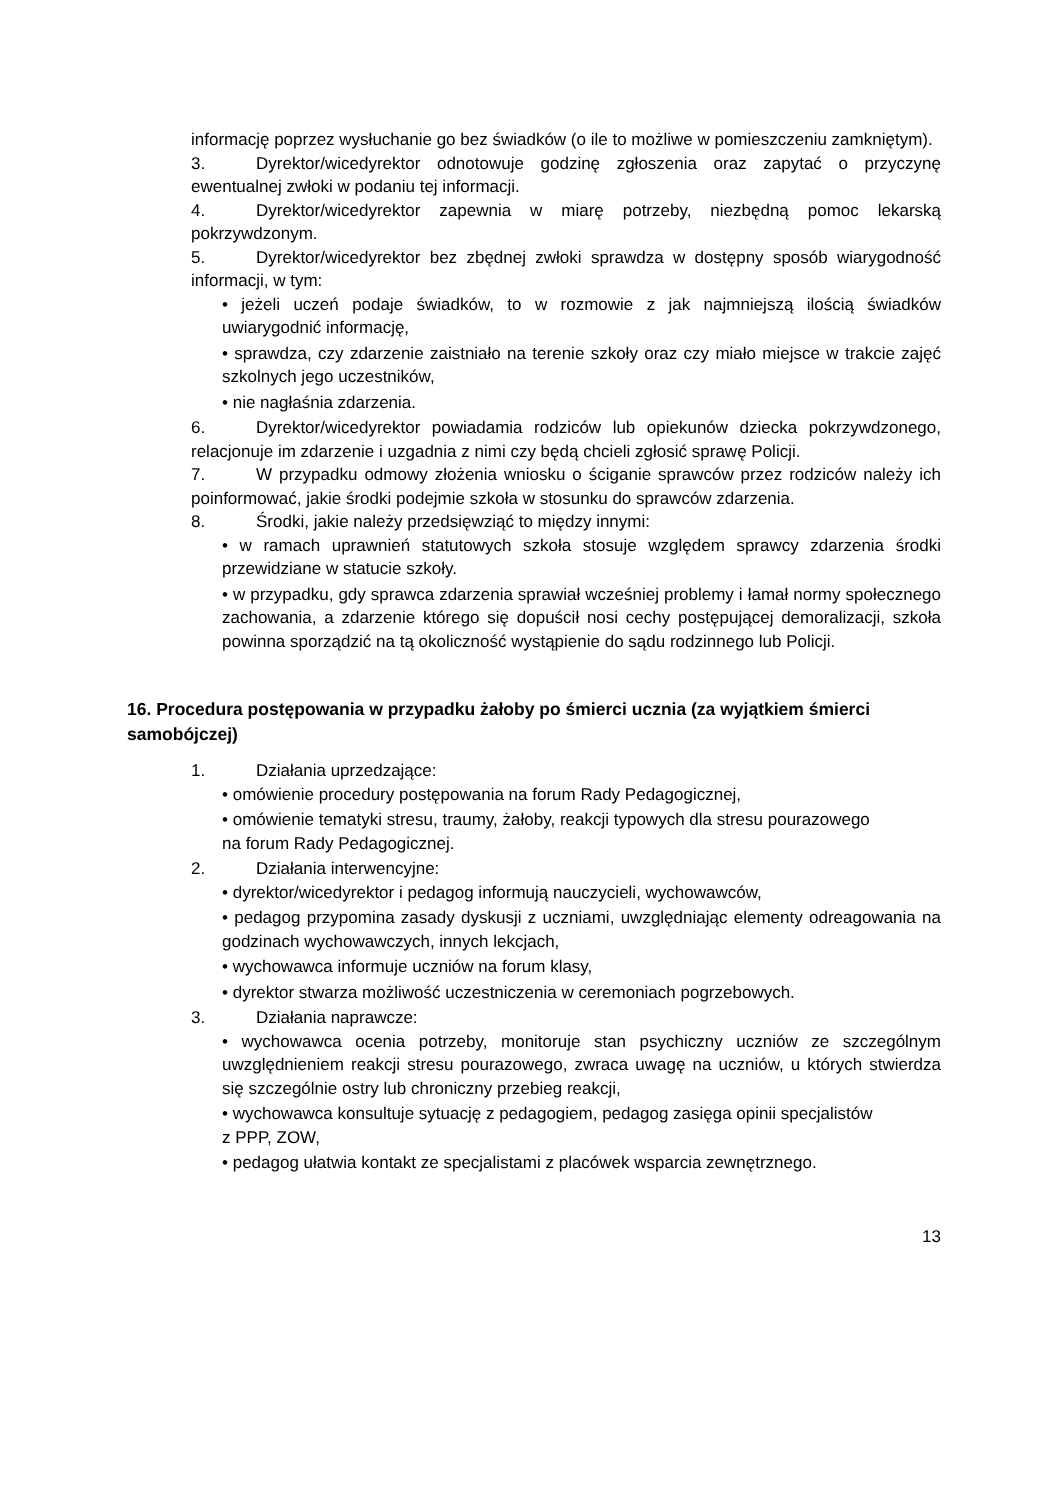informację poprzez wysłuchanie go bez świadków (o ile to możliwe w pomieszczeniu zamkniętym).
3. Dyrektor/wicedyrektor odnotowuje godzinę zgłoszenia oraz zapytać o przyczynę ewentualnej zwłoki w podaniu tej informacji.
4. Dyrektor/wicedyrektor zapewnia w miarę potrzeby, niezbędną pomoc lekarską pokrzywdzonym.
5. Dyrektor/wicedyrektor bez zbędnej zwłoki sprawdza w dostępny sposób wiarygodność informacji, w tym:
• jeżeli uczeń podaje świadków, to w rozmowie z jak najmniejszą ilością świadków uwiarygodnić informację,
• sprawdza, czy zdarzenie zaistniało na terenie szkoły oraz czy miało miejsce w trakcie zajęć szkolnych jego uczestników,
• nie nagłaśnia zdarzenia.
6. Dyrektor/wicedyrektor powiadamia rodziców lub opiekunów dziecka pokrzywdzonego, relacjonuje im zdarzenie i uzgadnia z nimi czy będą chcieli zgłosić sprawę Policji.
7. W przypadku odmowy złożenia wniosku o ściganie sprawców przez rodziców należy ich poinformować, jakie środki podejmie szkoła w stosunku do sprawców zdarzenia.
8. Środki, jakie należy przedsięwziąć to między innymi:
• w ramach uprawnień statutowych szkoła stosuje względem sprawcy zdarzenia środki przewidziane w statucie szkoły.
• w przypadku, gdy sprawca zdarzenia sprawiał wcześniej problemy i łamał normy społecznego zachowania, a zdarzenie którego się dopuścił nosi cechy postępującej demoralizacji, szkoła powinna sporządzić na tą okoliczność wystąpienie do sądu rodzinnego lub Policji.
16. Procedura postępowania w przypadku żałoby po śmierci ucznia (za wyjątkiem śmierci samobójczej)
1. Działania uprzedzające:
• omówienie procedury postępowania na forum Rady Pedagogicznej,
• omówienie tematyki stresu, traumy, żałoby, reakcji typowych dla stresu pourazowego
na forum Rady Pedagogicznej.
2. Działania interwencyjne:
• dyrektor/wicedyrektor i pedagog informują nauczycieli, wychowawców,
• pedagog przypomina zasady dyskusji z uczniami, uwzględniając elementy odreagowania na godzinach wychowawczych, innych lekcjach,
• wychowawca informuje uczniów na forum klasy,
• dyrektor stwarza możliwość uczestniczenia w ceremoniach pogrzebowych.
3. Działania naprawcze:
• wychowawca ocenia potrzeby, monitoruje stan psychiczny uczniów ze szczególnym uwzględnieniem reakcji stresu pourazowego, zwraca uwagę na uczniów, u których stwierdza się szczególnie ostry lub chroniczny przebieg reakcji,
• wychowawca konsultuje sytuację z pedagogiem, pedagog zasięga opinii specjalistów
z PPP, ZOW,
• pedagog ułatwia kontakt ze specjalistami z placówek wsparcia zewnętrznego.
13